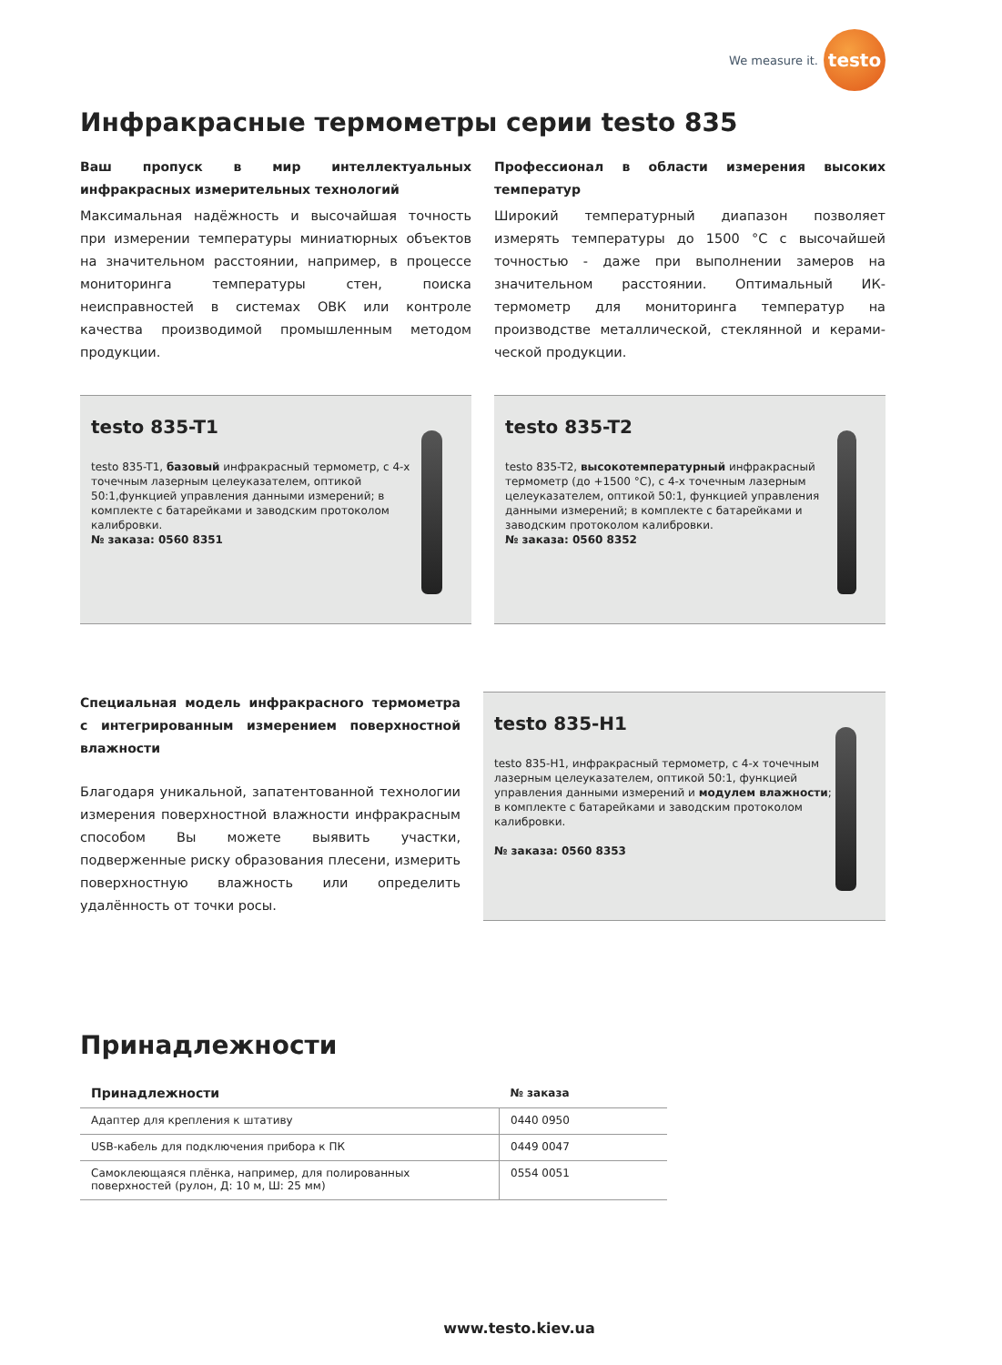We measure it.
testo
Инфракрасные термометры серии testo 835
Ваш пропуск в мир интеллектуальных инфракрасных измерительных технологий
Максимальная надёжность и высочайшая точность при измерении температуры миниатюрных объектов на значительном расстоянии, например, в процессе монито­ринга температуры стен, поиска неисправностей в системах ОВК или контроле качества производимой промышленным методом продукции.
Профессионал в области измерения высоких температур
Широкий температурный диапазон позволяет измерять температуры до 1500 °C с высочайшей точностью - даже при выполнении замеров на значительном расстоянии. Оптимальный ИК-термометр для мониторинга температур на производстве металлической, стеклянной и керами­ческой продукции.
testo 835-T1
testo 835-T1, базовый инфракрасный термометр, с 4-х точечным лазерным целеуказателем, оптикой 50:1,функцией управления данными измерений; в комплекте с батарейками и заводским протоколом калибровки.
№ заказа: 0560 8351
testo 835-T2
testo 835-T2, высокотемпературный инфракрасный термометр (до +1500 °C), с 4-х точечным лазерным целеуказателем, оптикой 50:1, функцией управления данными измерений; в комплекте с батарейками и заводским протоколом калибровки.
№ заказа: 0560 8352
Специальная модель инфракрасного термометра с интегрированным измерением поверхностной влажности
Благодаря уникальной, запатентованной технологии измерения поверхностной влажности инфракрасным способом Вы можете выявить участки, подверженные риску образования плесени, измерить поверхностную влажность или определить удалённость от точки росы.
testo 835-H1
testo 835-H1, инфракрасный термометр, с 4-х точечным лазерным целеуказателем, оптикой 50:1, функцией управления данными измерений и модулем влажности; в комплекте с батарейками и заводским протоколом калибровки.
№ заказа: 0560 8353
Принадлежности
| Принадлежности | № заказа |
| --- | --- |
| Адаптер для крепления к штативу | 0440 0950 |
| USB-кабель для подключения прибора к ПК | 0449 0047 |
| Самоклеющаяся плёнка, например, для полированных поверхностей (рулон, Д: 10 м, Ш: 25 мм) | 0554 0051 |
www.testo.kiev.ua